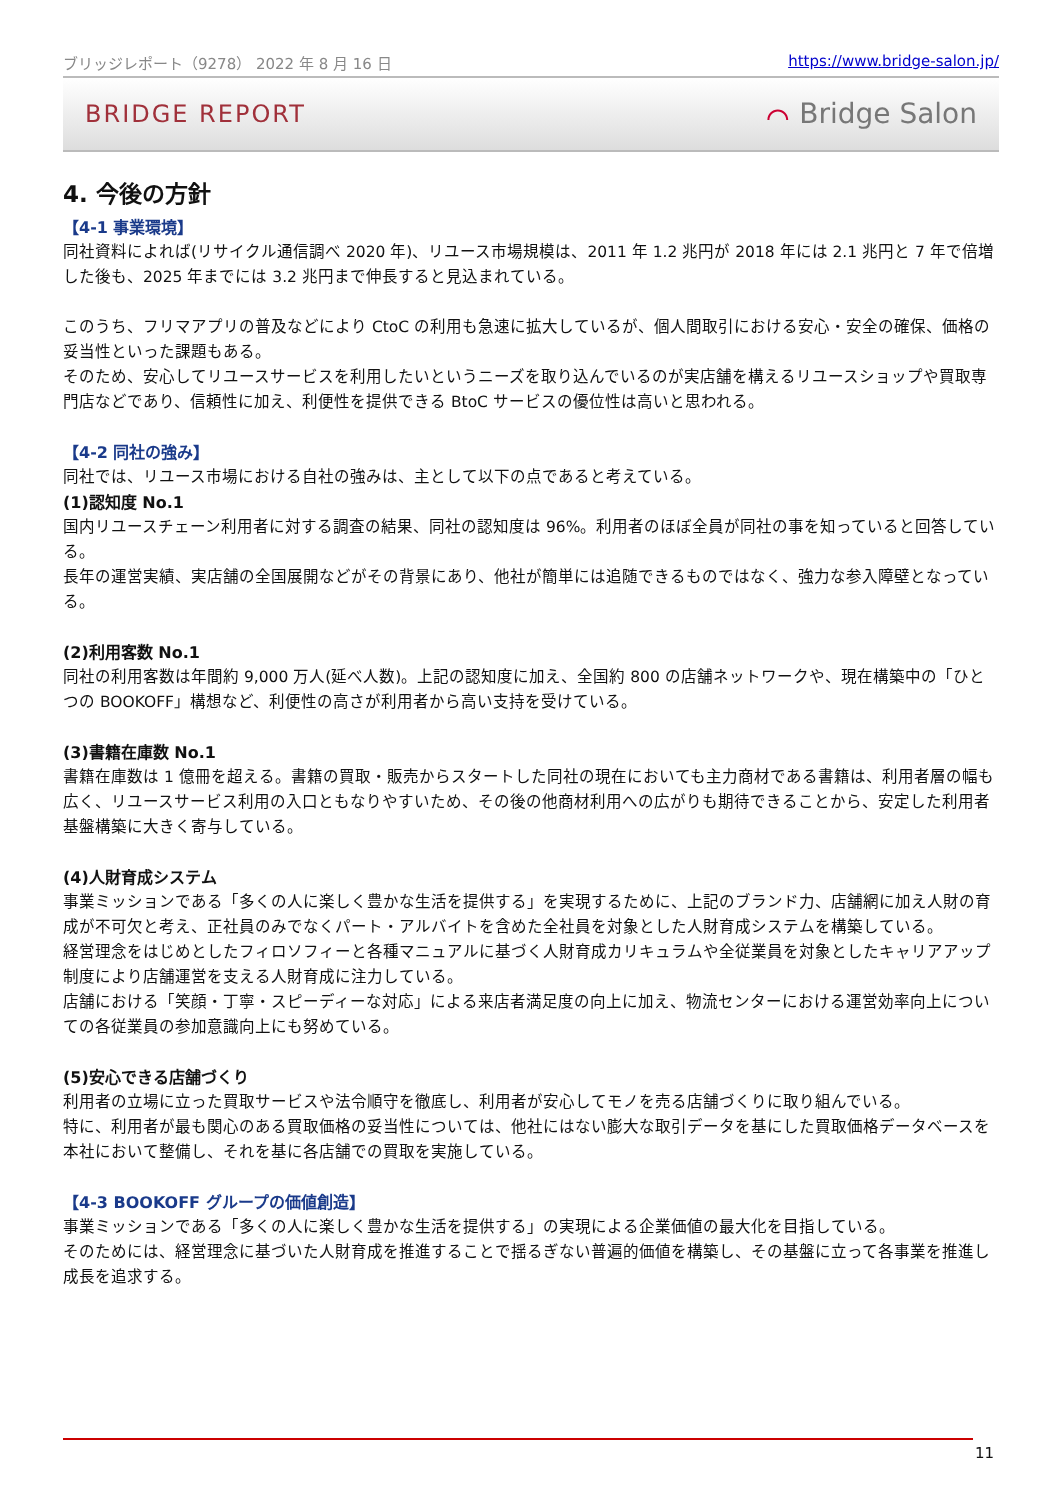ブリッジレポート（9278） 2022 年 8 月 16 日 https://www.bridge-salon.jp/
BRIDGE REPORT ⌒ Bridge Salon
4. 今後の方針
【4-1 事業環境】
同社資料によれば(リサイクル通信調べ 2020 年)、リユース市場規模は、2011 年 1.2 兆円が 2018 年には 2.1 兆円と 7 年で倍増した後も、2025 年までには 3.2 兆円まで伸長すると見込まれている。
このうち、フリマアプリの普及などにより CtoC の利用も急速に拡大しているが、個人間取引における安心・安全の確保、価格の妥当性といった課題もある。
そのため、安心してリユースサービスを利用したいというニーズを取り込んでいるのが実店舗を構えるリユースショップや買取専門店などであり、信頼性に加え、利便性を提供できる BtoC サービスの優位性は高いと思われる。
【4-2 同社の強み】
同社では、リユース市場における自社の強みは、主として以下の点であると考えている。
(1)認知度 No.1
国内リユースチェーン利用者に対する調査の結果、同社の認知度は 96%。利用者のほぼ全員が同社の事を知っていると回答している。
長年の運営実績、実店舗の全国展開などがその背景にあり、他社が簡単には追随できるものではなく、強力な参入障壁となっている。
(2)利用客数 No.1
同社の利用客数は年間約 9,000 万人(延べ人数)。上記の認知度に加え、全国約 800 の店舗ネットワークや、現在構築中の「ひとつの BOOKOFF」構想など、利便性の高さが利用者から高い支持を受けている。
(3)書籍在庫数 No.1
書籍在庫数は 1 億冊を超える。書籍の買取・販売からスタートした同社の現在においても主力商材である書籍は、利用者層の幅も広く、リユースサービス利用の入口ともなりやすいため、その後の他商材利用への広がりも期待できることから、安定した利用者基盤構築に大きく寄与している。
(4)人財育成システム
事業ミッションである「多くの人に楽しく豊かな生活を提供する」を実現するために、上記のブランド力、店舗網に加え人財の育成が不可欠と考え、正社員のみでなくパート・アルバイトを含めた全社員を対象とした人財育成システムを構築している。
経営理念をはじめとしたフィロソフィーと各種マニュアルに基づく人財育成カリキュラムや全従業員を対象としたキャリアアップ制度により店舗運営を支える人財育成に注力している。
店舗における「笑顔・丁寧・スピーディーな対応」による来店者満足度の向上に加え、物流センターにおける運営効率向上についての各従業員の参加意識向上にも努めている。
(5)安心できる店舗づくり
利用者の立場に立った買取サービスや法令順守を徹底し、利用者が安心してモノを売る店舗づくりに取り組んでいる。
特に、利用者が最も関心のある買取価格の妥当性については、他社にはない膨大な取引データを基にした買取価格データベースを本社において整備し、それを基に各店舗での買取を実施している。
【4-3 BOOKOFF グループの価値創造】
事業ミッションである「多くの人に楽しく豊かな生活を提供する」の実現による企業価値の最大化を目指している。
そのためには、経営理念に基づいた人財育成を推進することで揺るぎない普遍的価値を構築し、その基盤に立って各事業を推進し成長を追求する。
11